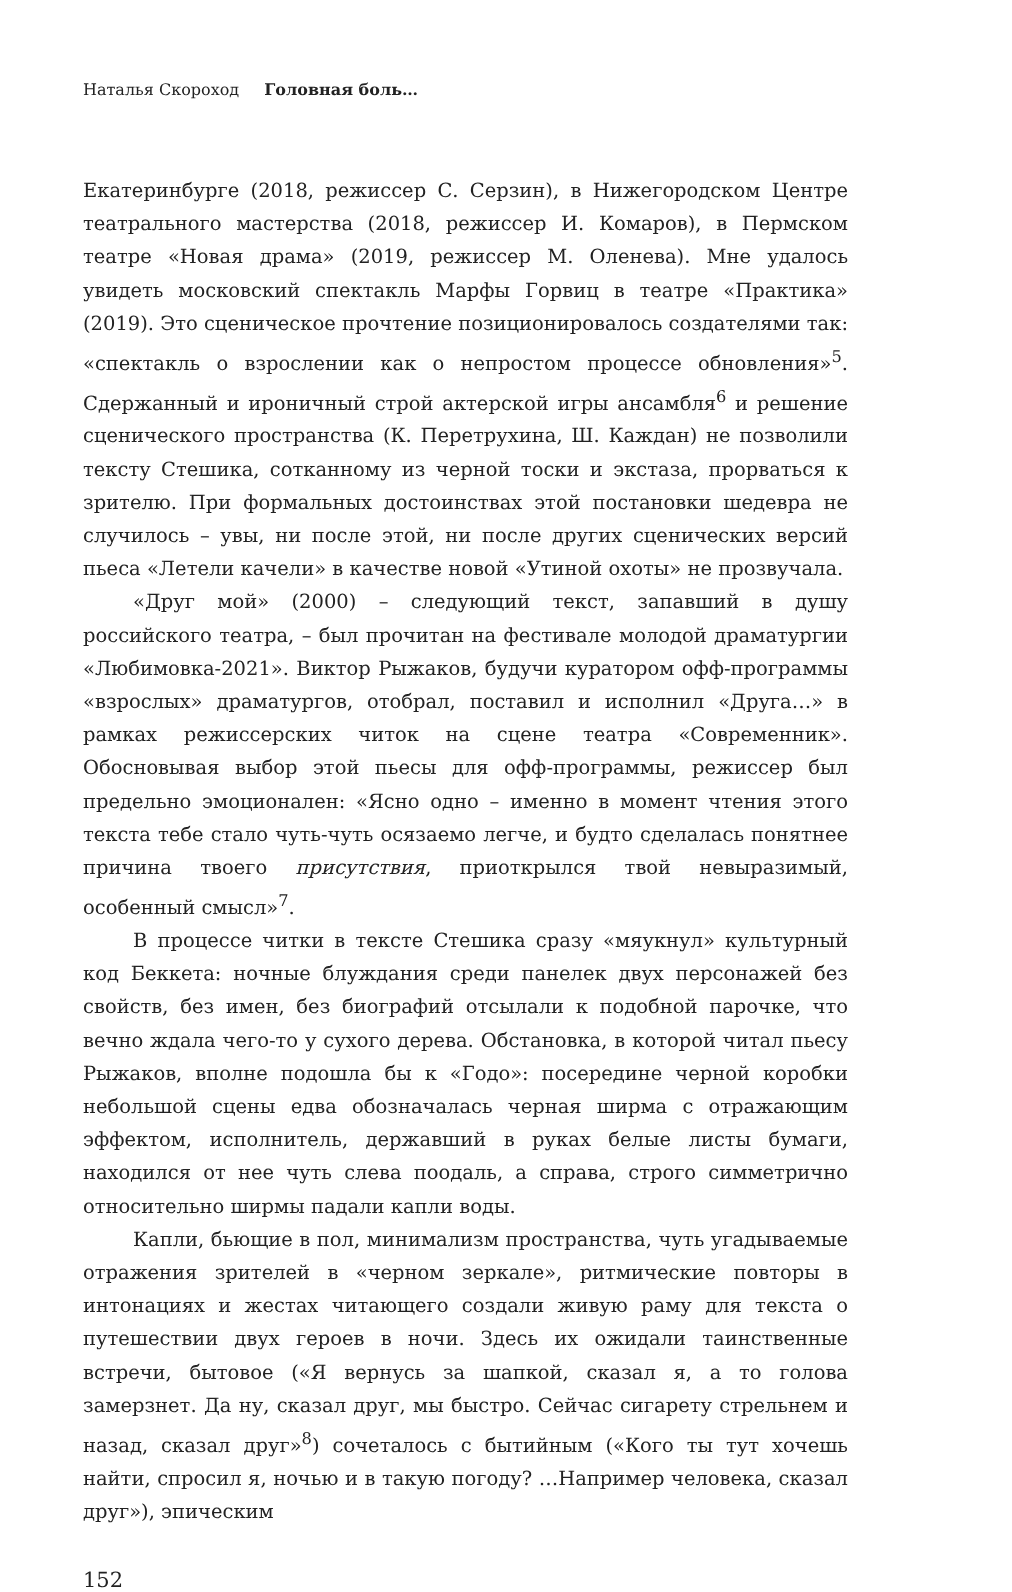Наталья Скороход Головная боль…
Екатеринбурге (2018, режиссер С. Серзин), в Нижегородском Центре театрального мастерства (2018, режиссер И. Комаров), в Пермском театре «Новая драма» (2019, режиссер М. Оленева). Мне удалось увидеть московский спектакль Марфы Горвиц в театре «Практика» (2019). Это сценическое прочтение позиционировалось создателями так: «спектакль о взрослении как о непростом процессе обновления»<sup>5</sup>. Сдержанный и ироничный строй актерской игры ансамбля<sup>6</sup> и решение сценического пространства (К. Перетрухина, Ш. Каждан) не позволили тексту Стешика, сотканному из черной тоски и экстаза, прорваться к зрителю. При формальных достоинствах этой постановки шедевра не случилось – увы, ни после этой, ни после других сценических версий пьеса «Летели качели» в качестве новой «Утиной охоты» не прозвучала.
«Друг мой» (2000) – следующий текст, запавший в душу российского театра, – был прочитан на фестивале молодой драматургии «Любимовка-2021». Виктор Рыжаков, будучи куратором офф-программы «взрослых» драматургов, отобрал, поставил и исполнил «Друга…» в рамках режиссерских читок на сцене театра «Современник». Обосновывая выбор этой пьесы для офф-программы, режиссер был предельно эмоционален: «Ясно одно – именно в момент чтения этого текста тебе стало чуть-чуть осязаемо легче, и будто сделалась понятнее причина твоего присутствия, приоткрылся твой невыразимый, особенный смысл»<sup>7</sup>.
В процессе читки в тексте Стешика сразу «мяукнул» культурный код Беккета: ночные блуждания среди панелек двух персонажей без свойств, без имен, без биографий отсылали к подобной парочке, что вечно ждала чего-то у сухого дерева. Обстановка, в которой читал пьесу Рыжаков, вполне подошла бы к «Годо»: посередине черной коробки небольшой сцены едва обозначалась черная ширма с отражающим эффектом, исполнитель, державший в руках белые листы бумаги, находился от нее чуть слева поодаль, а справа, строго симметрично относительно ширмы падали капли воды.
Капли, бьющие в пол, минимализм пространства, чуть угадываемые отражения зрителей в «черном зеркале», ритмические повторы в интонациях и жестах читающего создали живую раму для текста о путешествии двух героев в ночи. Здесь их ожидали таинственные встречи, бытовое («Я вернусь за шапкой, сказал я, а то голова замерзнет. Да ну, сказал друг, мы быстро. Сейчас сигарету стрельнем и назад, сказал друг»<sup>8</sup>) сочеталось с бытийным («Кого ты тут хочешь найти, спросил я, ночью и в такую погоду? …Например человека, сказал друг»), эпическим
152